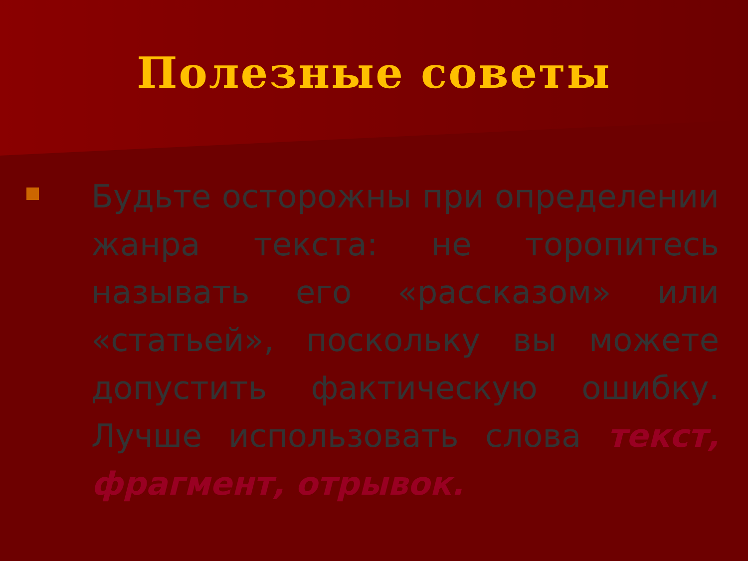Полезные советы
Будьте осторожны при определении жанра текста: не торопитесь называть его «рассказом» или «статьей», поскольку вы можете допустить фактическую ошибку. Лучше использовать слова текст, фрагмент, отрывок.